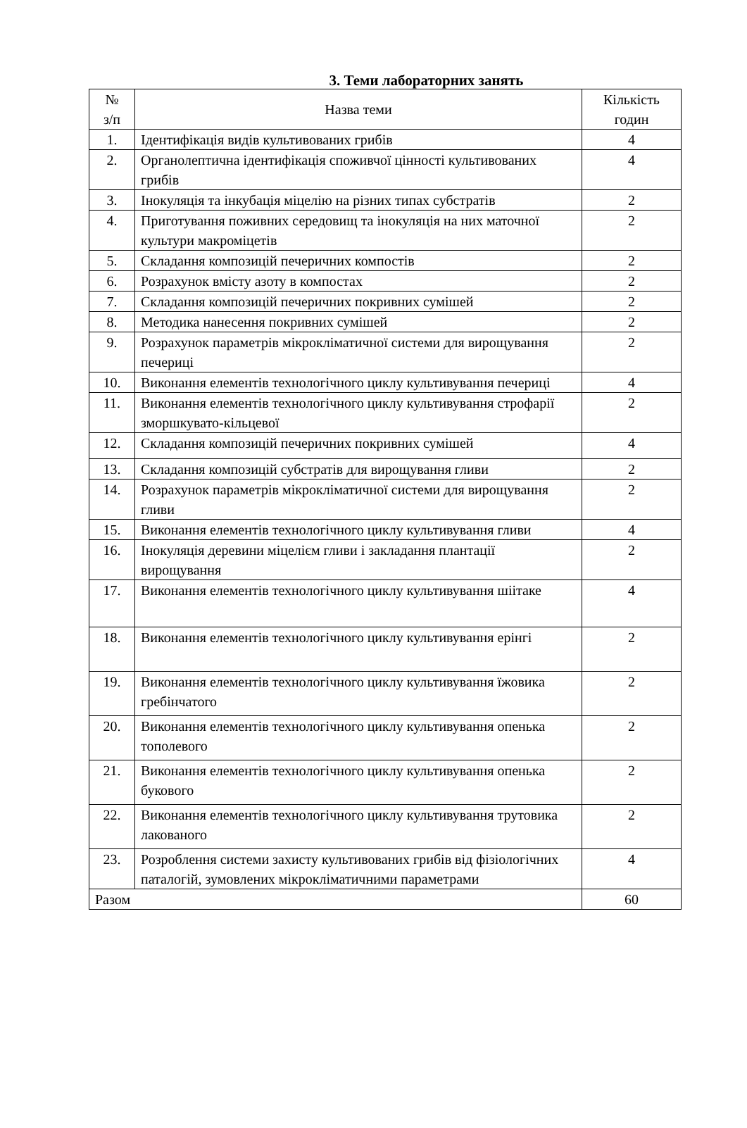3. Теми лабораторних занять
| № з/п | Назва теми | Кількість годин |
| --- | --- | --- |
| 1. | Ідентифікація видів культивованих грибів | 4 |
| 2. | Органолептична ідентифікація споживчої цінності культивованих грибів | 4 |
| 3. | Інокуляція та інкубація міцелію на різних типах субстратів | 2 |
| 4. | Приготування поживних середовищ та інокуляція на них маточної культури макроміцетів | 2 |
| 5. | Складання композицій печеричних компостів | 2 |
| 6. | Розрахунок вмісту азоту в компостах | 2 |
| 7. | Складання композицій печеричних покривних сумішей | 2 |
| 8. | Методика нанесення покривних сумішей | 2 |
| 9. | Розрахунок параметрів мікрокліматичної системи для вирощування печериці | 2 |
| 10. | Виконання елементів технологічного циклу культивування печериці | 4 |
| 11. | Виконання елементів технологічного циклу культивування строфарії зморшкувато-кільцевої | 2 |
| 12. | Складання композицій печеричних покривних сумішей | 4 |
| 13. | Складання композицій субстратів для вирощування гливи | 2 |
| 14. | Розрахунок параметрів мікрокліматичної системи для вирощування гливи | 2 |
| 15. | Виконання елементів технологічного циклу культивування гливи | 4 |
| 16. | Інокуляція деревини міцелієм гливи і закладання плантації вирощування | 2 |
| 17. | Виконання елементів технологічного циклу культивування шіітаке | 4 |
| 18. | Виконання елементів технологічного циклу культивування ерінгі | 2 |
| 19. | Виконання елементів технологічного циклу культивування їжовика гребінчатого | 2 |
| 20. | Виконання елементів технологічного циклу культивування опенька тополевого | 2 |
| 21. | Виконання елементів технологічного циклу культивування опенька букового | 2 |
| 22. | Виконання елементів технологічного циклу культивування трутовика лакованого | 2 |
| 23. | Розроблення системи захисту культивованих грибів від фізіологічних паталогій, зумовлених мікрокліматичними параметрами | 4 |
| Разом | | 60 |